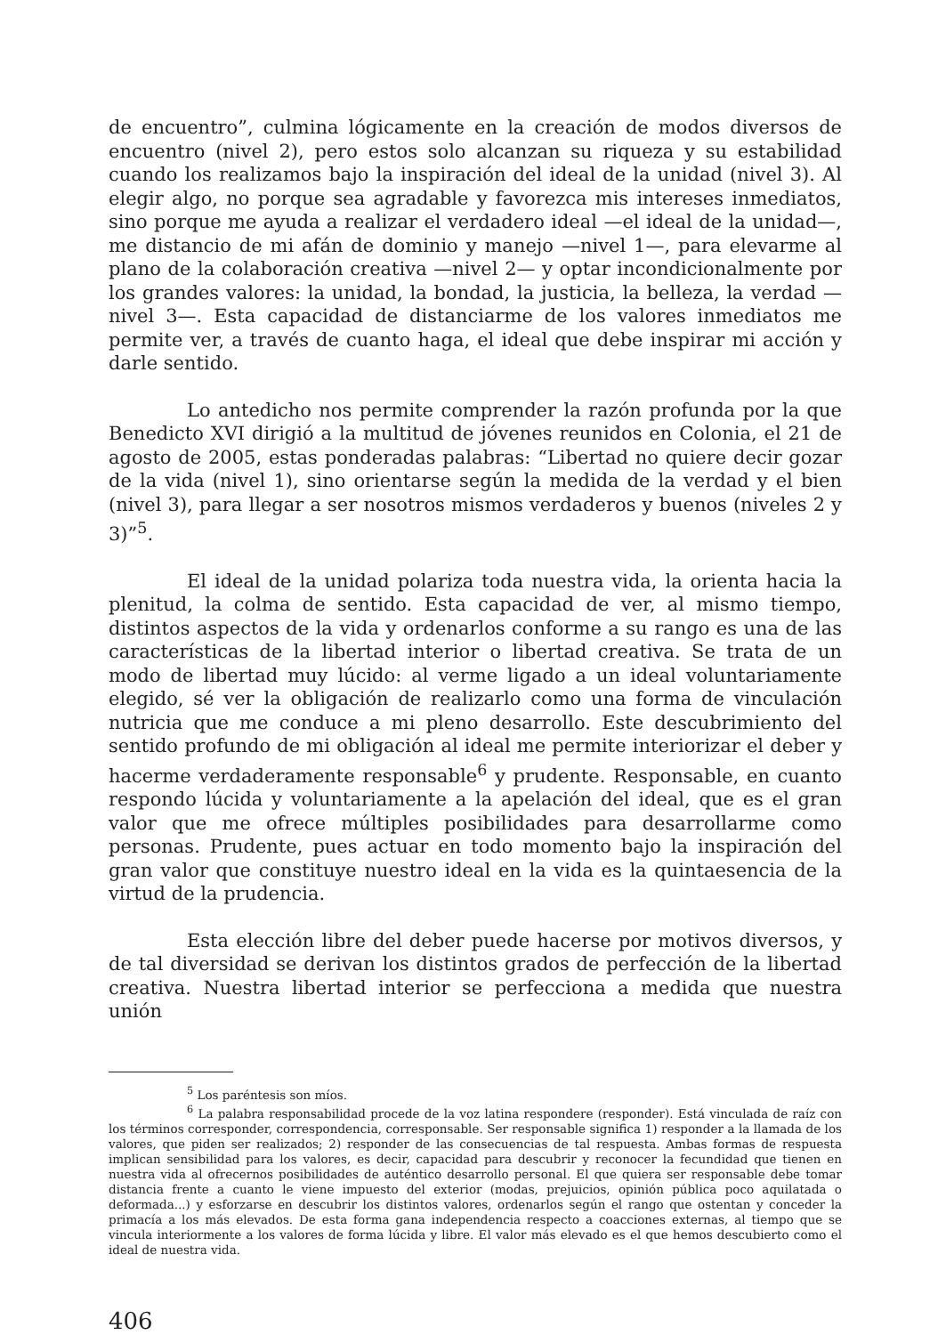de encuentro”, culmina lógicamente en la creación de modos diversos de encuentro (nivel 2), pero estos solo alcanzan su riqueza y su estabilidad cuando los realizamos bajo la inspiración del ideal de la unidad (nivel 3). Al elegir algo, no porque sea agradable y favorezca mis intereses inmediatos, sino porque me ayuda a realizar el verdadero ideal —el ideal de la unidad—, me distancio de mi afán de dominio y manejo —nivel 1—, para elevarme al plano de la colaboración creativa —nivel 2— y optar incondicionalmente por los grandes valores: la unidad, la bondad, la justicia, la belleza, la verdad —nivel 3—. Esta capacidad de distanciarme de los valores inmediatos me permite ver, a través de cuanto haga, el ideal que debe inspirar mi acción y darle sentido.
Lo antedicho nos permite comprender la razón profunda por la que Benedicto XVI dirigió a la multitud de jóvenes reunidos en Colonia, el 21 de agosto de 2005, estas ponderadas palabras: “Libertad no quiere decir gozar de la vida (nivel 1), sino orientarse según la medida de la verdad y el bien (nivel 3), para llegar a ser nosotros mismos verdaderos y buenos (niveles 2 y 3)”<sup>5</sup>.
El ideal de la unidad polariza toda nuestra vida, la orienta hacia la plenitud, la colma de sentido. Esta capacidad de ver, al mismo tiempo, distintos aspectos de la vida y ordenarlos conforme a su rango es una de las características de la libertad interior o libertad creativa. Se trata de un modo de libertad muy lúcido: al verme ligado a un ideal voluntariamente elegido, sé ver la obligación de realizarlo como una forma de vinculación nutricia que me conduce a mi pleno desarrollo. Este descubrimiento del sentido profundo de mi obligación al ideal me permite interiorizar el deber y hacerme verdaderamente responsable<sup>6</sup> y prudente. Responsable, en cuanto respondo lúcida y voluntariamente a la apelación del ideal, que es el gran valor que me ofrece múltiples posibilidades para desarrollarme como personas. Prudente, pues actuar en todo momento bajo la inspiración del gran valor que constituye nuestro ideal en la vida es la quintaesencia de la virtud de la prudencia.
Esta elección libre del deber puede hacerse por motivos diversos, y de tal diversidad se derivan los distintos grados de perfección de la libertad creativa. Nuestra libertad interior se perfecciona a medida que nuestra unión
<sup>5</sup> Los paréntesis son míos.
<sup>6</sup> La palabra responsabilidad procede de la voz latina respondere (responder). Está vinculada de raíz con los términos corresponder, correspondencia, corresponsable. Ser responsable significa 1) responder a la llamada de los valores, que piden ser realizados; 2) responder de las consecuencias de tal respuesta. Ambas formas de respuesta implican sensibilidad para los valores, es decir, capacidad para descubrir y reconocer la fecundidad que tienen en nuestra vida al ofrecernos posibilidades de auténtico desarrollo personal. El que quiera ser responsable debe tomar distancia frente a cuanto le viene impuesto del exterior (modas, prejuicios, opinión pública poco aquilatada o deformada...) y esforzarse en descubrir los distintos valores, ordenarlos según el rango que ostentan y conceder la primacía a los más elevados. De esta forma gana independencia respecto a coacciones externas, al tiempo que se vincula interiormente a los valores de forma lúcida y libre. El valor más elevado es el que hemos descubierto como el ideal de nuestra vida.
406